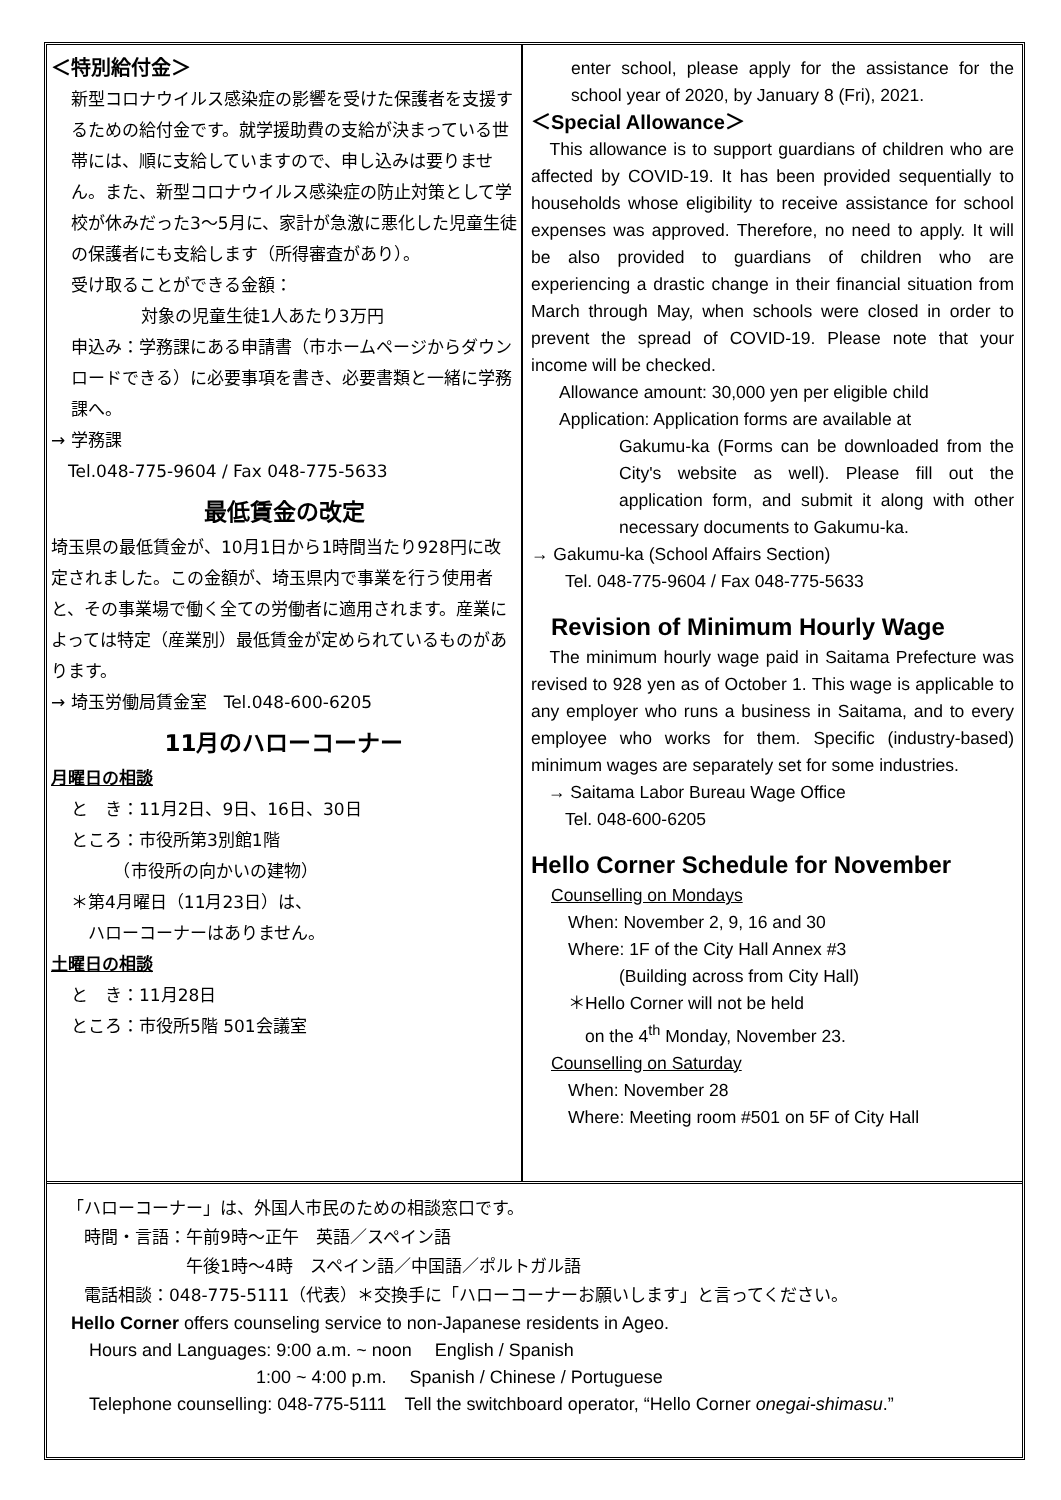＜特別給付金＞
新型コロナウイルス感染症の影響を受けた保護者を支援するための給付金です。就学援助費の支給が決まっている世帯には、順に支給していますので、申し込みは要りません。また、新型コロナウイルス感染症の防止対策として学校が休みだった3～5月に、家計が急激に悪化した児童生徒の保護者にも支給します（所得審査があり）。
受け取ることができる金額：
対象の児童生徒1人あたり3万円
申込み：学務課にある申請書（市ホームページからダウンロードできる）に必要事項を書き、必要書類と一緒に学務課へ。
→ 学務課
　Tel.048-775-9604 / Fax 048-775-5633
最低賃金の改定
埼玉県の最低賃金が、10月1日から1時間当たり928円に改定されました。この金額が、埼玉県内で事業を行う使用者と、その事業場で働く全ての労働者に適用されます。産業によっては特定（産業別）最低賃金が定められているものがあります。
→ 埼玉労働局賃金室　Tel.048-600-6205
11月のハローコーナー
月曜日の相談
と　き：11月2日、9日、16日、30日
ところ：市役所第3別館1階
　　　（市役所の向かいの建物）
＊第4月曜日（11月23日）は、
　ハローコーナーはありません。
土曜日の相談
と　き：11月28日
ところ：市役所5階 501会議室
enter school, please apply for the assistance for the school year of 2020, by January 8 (Fri), 2021.
＜Special Allowance＞
　This allowance is to support guardians of children who are affected by COVID-19. It has been provided sequentially to households whose eligibility to receive assistance for school expenses was approved. Therefore, no need to apply. It will be also provided to guardians of children who are experiencing a drastic change in their financial situation from March through May, when schools were closed in order to prevent the spread of COVID-19. Please note that your income will be checked.
Allowance amount: 30,000 yen per eligible child
Application: Application forms are available at
Gakumu-ka (Forms can be downloaded from the City's website as well). Please fill out the application form, and submit it along with other necessary documents to Gakumu-ka.
→ Gakumu-ka (School Affairs Section)
　　Tel. 048-775-9604 / Fax 048-775-5633
Revision of Minimum Hourly Wage
　The minimum hourly wage paid in Saitama Prefecture was revised to 928 yen as of October 1. This wage is applicable to any employer who runs a business in Saitama, and to every employee who works for them. Specific (industry-based) minimum wages are separately set for some industries.
　→ Saitama Labor Bureau Wage Office
　　Tel. 048-600-6205
Hello Corner Schedule for November
Counselling on Mondays
　When: November 2, 9, 16 and 30
　Where: 1F of the City Hall Annex #3
　　　　(Building across from City Hall)
　＊Hello Corner will not be held
　　on the 4<sup>th</sup> Monday, November 23.
Counselling on Saturday
　When: November 28
　Where: Meeting room #501 on 5F of City Hall
「ハローコーナー」は、外国人市民のための相談窓口です。
　時間・言語：午前9時～正午　英語／スペイン語
　　　　　　　午後1時～4時　スペイン語／中国語／ポルトガル語
　電話相談：048-775-5111（代表）＊交換手に「ハローコーナーお願いします」と言ってください。
Hello Corner offers counseling service to non-Japanese residents in Ageo.
　Hours and Languages: 9:00 a.m. ~ noon　 English / Spanish
　　　　　　　　　　 1:00 ~ 4:00 p.m.　 Spanish / Chinese / Portuguese
　Telephone counselling: 048-775-5111　Tell the switchboard operator, “Hello Corner onegai-shimasu.”